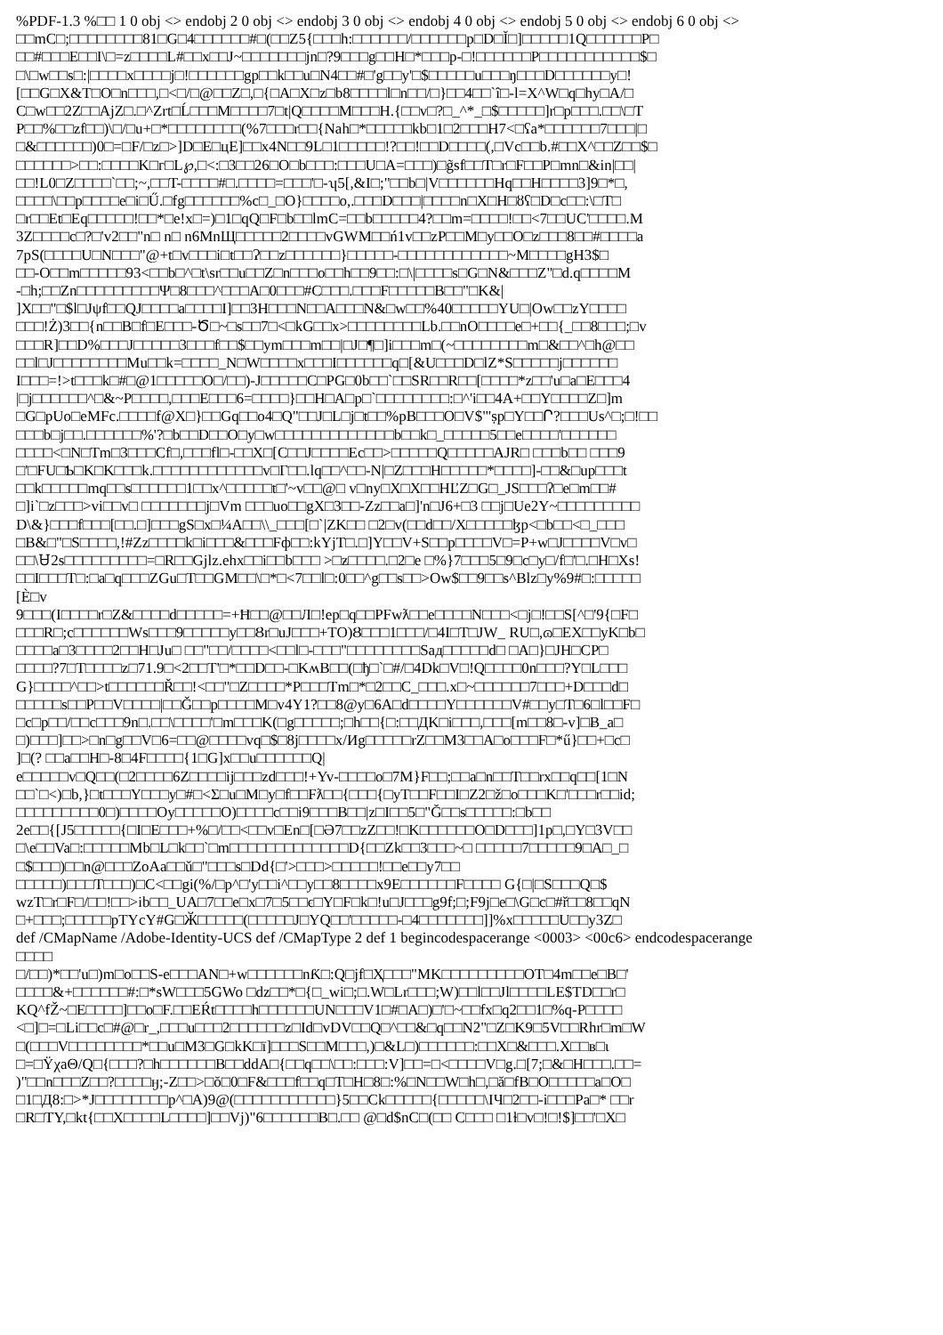%PDF-1.3 %□□ 1 0 obj <> endobj 2 0 obj <> endobj 3 0 obj <> endobj 4 0 obj <> endobj 5 0 obj <> endobj 6 0 obj <>
□□mC□;□□□□□□□□81□G□4□□□□□□#□(□□Z5{□□□h:□□□□□□/□□□□□□p□D□Ĭ□]□□□□□1Q□□□□□□P□
□□#□□□E□□I\□=z□□□□L#□□x□□J~□□□□□□□jn□?9□□□g□□H□*□□□p-□!□□□□□□P□□□□□□□□□□□$□
□\□w□□s□:|□□□□x□□□□j□!□□□□□□gp□□k□□u□N4□□#□'g□□y'□$□□□□□u□□□ŋ□□□D□□□□□□y□!
[□□G□X&T□O□n□□□,□<□/□@□□Z□,□{□A□X□z□b8□□□□l□n□□/□}□□4□□`î□-l=X^W□q□hy□A/□
C□w□□2Z□□AjZ□.□^Zrt□Ĺ□□□M□□□□7□t|Q□□□□M□□□H.{□□v□?□_^*_□$□□□□□]r□p□□□.□□\□T
P□□%□□zf□□)\□/□u+□*□□□□□□□□(%7□□□r□□{Nah□*□□□□□kb□1□2□□□H7<□ʕa*□□□□□□7□□□|□
□&□□□□□□)0□=□F/□z□>]D□E□цE]□□x4N□□9L□1□□□□□!?□□!□□D□□□□(,□Vc□□b.#□□X^□□Z□□$□
□□□□□□>□□:□□□□K□г□L℘,□<:□3□□26□O□b□□□:□□□U□A=□□□)□g̃sf□□T□r□F□□P□mn□&in|□□|
□□!L0□Z□□□□`□□;~,□□T-□□□□#□.□□□□=□□□'□-ʮ5[,&I□;"□□b□|V□□□□□□Hq□□H□□□□3]9□*□,
□□□□\□□p□□□□e□i□Ű.□fg□□□□□□%c□_□O}□□□□o,.□□□D□□□|□□□□n□X□H□ȣʕ□D□c□□:\□T□
□r□□Et□Eq□□□□□!□□*□e!x□=)□1□qQ□F□b□□lmC=□□b□□□□□4?□□m=□□□□!□□<7□□UC'□□□□.M
3Z□□□□c□?□'v2□□"n□ n□ n6MnЩ□□□□□2□□□□vGWM□□ń1v□□zP□□M□y□□O□z□□□8□□#□□□□a
7pS(□□□□U□N□□□"@+t□v□□□i□t□□Ɂ□□z□□□□□□}□□□□□-□□□□□□□□□□□□~M□□□□gH3$□
□□-O□□m□□□□□93<□□b□^□t\sr□□u□□Z□n□□□o□□h□□9□□:□\|□□□□s□G□N&□□□Z"□d.q□□□□M
-□h;□□Zn□□□□□□□□□Ψ□8□□□^□□□A□0□□□#C□□□.□□□F□□□□□B□□"□K&|
]X□□"□$l□Jψf□□QJ□□□□a□□□□I]□□3H□□□N□□A□□□N&□w□□%40□□□□□YU□|Ow□□zY□□□□
□□□!Ż)3□□{n□□B□f□E□□□-Ծ□~□s□□7□<□kG□□x>□□□□□□□□Lb.□□nO□□□□e□+□□{_□□8□□□;□v
□□□R]□□D%□□□J□□□□□3□□□f□□$□□ym□□□m□□|□J□¶□]i□□□m□(~□□□□□□□□m□&□□^□h@□□
□□l□J□□□□□□□□Mu□□k=□□□□_N□W□□□□x□□□I□□□□□□q□[&U□□□D□lZ*S□□□□□j□□□□□□
I□□□=!>t□□□k□#□@1□□□□□O□/□□)-J□□□□□C□PG□0b□□`□□SR□□R□□[□□□□*z□□'u□a□E□□□4
|□j□□□□□□^□&~P□□□□,□□□E□□□6=□□□□}□□H□A□p□`□□□□□□□□:□^'i□□4A+□□Y□□□□Z□]m
□G□pUo□eMFc.□□□□f@X□}□□Gq□□o4□Q"□□J□L□j□t□□%pB□□□O□V$"'ṣp□Y□□Ր?□□□Us^□;□!□□
□□□b□j□□.□□□□□□%'?□b□□D□□O□y□w□□□□□□□□□□□□□b□□k□_□□□□□5□□e□□□□'□□□□□□
□□□□<□N□Tm□3□□□Cf□,□□□fl□-□□X□[C□□J□□□□Ec□□>□□□□□Q□□□□□AJR□ □□□b□□ □□□9
□'□FU□Ƅ□K□K□□□k.□□□□□□□□□□□□v□Γ□□.lq□□^□□-N|□Z□□□H□□□□□*□□□□]-□□&□up□□□t
□□k□□□□□mq□□s□□□□□□1□□x^□□□□□t□'~v□□@□ v□ny□X□X□□HĽZ□G□_JS□□□ʔ□e□m□□#
□]i`□z□□□>vi□□v□ □□□□□□□j□Vm □□□uo□□gX□3□□-Zz□□a□]'n□J6+□3 □□j□Ue2Y~□□□□□□□□□
D\&}□□□f□□□[□□.□]□□□gS□x□¼A□□\\_□□□[□`|ZK□□ □2□v(□□d□□/X□□□□□ɮp<□b□□<□_□□□
□B&□"□S□□□□,!#Zz□□□□k□i□□□&□□□Fф□□:kYjT□.□]Y□□V+S□□p□□□□V□=P+w□J□□□□V□v□
□□\Ꮜ2s□□□□□□□□□=□R□□Gjlz.ehx□□i□□b□□□ >□ƶ□□□□.□2□e □%}7□□□5□9□c□y□/f□'□.□H□Xs!
□□I□□□T□:□a□q□□□ZGu□T□□GM□□\□*□<7□□l□:0□□^g□□s□□>Ow$□□9□□s^Blz□y%9#□:□□□□□
[Ѐ□v
9□□□(I□□□□r□Z&□□□□d□□□□□=+Ħ□□@□□Л□!ep□q□□PFwƛ□□e□□□□N□□□<□j□!□□S[^□'9{□F□
□□□R□;c□□□□□□Ws□□□9□□□□□y□□Ȣr□uJ□□□+TO)Ȣ□□□1□□□/□4I□T□JW_ RU□,ɷ□EX□□yK□b□
□□□□a□3□□□□2□□H□Ju□ □□"□□/□□□□<□□l□-□□□"□□□□□□□□Saд□□□□□d□ □A□}□JH□CP□
□□□□?7□T□□□□z□71.9□<2□□T'□*□□D□□-□KʍB□□(□ђ□`□#/□4Dk□V□!Q□□□□0n□□□?Y□L□□□
G}□□□□^□□>t□□□□□□Ř□□!<□□"□Z□□□□*P□□□Tm□*□2□□C_□□□.x□~□□□□□□7□□□+D□□□d□
□□□□□s□□P□□V□□□□|□□Ǧ□□p□□□□M□v4Y1?□□8@y□6A□d□□□□Y□□□□□□V#□□y□T□6□l□□F□
□c□p□□/□□c□□□9n□.□□\□□□□'□m□□□K(□g□□□□□;□h□□{□:□□ДK□i□□□,□□□[m□□8□-v]□Ƀ_a□
□)□□□]□□>□n□g□□V□6=□□@□□□□vq□$□8j□□□□x/Иg□□□□□rZ□□M3□□A□o□□□F□*ű}□□+□c□
]□(? □□a□□H□-8□4F□□□□{1□G]x□□u□□□□□□Q|
e□□□□□v□Q□□(□2□□□□6Z□□□□ij□□□zd□□□!+Yv-□□□□o□7M}F□□;□□a□n□□T□□rx□□q□□[1□N
□□`□<)□b,}□t□□□Y□□□y□#□<Σ□u□M□y□f□□Fƛ□□{□□□{□yT□□F□□I□Z2□ž□o□□□K□'□□□r□□id;
□□□□□□□□□0□)□□□□Oy□□□□□O)□□□□c□□i9□□□B□□|z□I□□5□"Ğ□□s□□□□□:□b□□
2e□□{[J5□□□□□{□I□E□□□+%□/□□<□□v□En□[□Ә7□□zZ□□!□K□□□□□□O□D□□□]1p□,□Y□3V□□
□\e□□Va□:□□□□□Mb□L□k□□`□m□□□□□□□□□□□□□D{□□Zk□□3□□□~□ □□□□□7□□□□□9□A□_□
□$□□□)□□n@□□□ZoAa□□ǔ□"□□□s□Dd{□'>□□□>□□□□□!□□e□□y7□□
□□□□□)□□□T□□□)□C<□□gi(%/□p^□'y□□i^□□y□□8□□□□x9E□□□□□□F□□□□ G{□|□S□□□Q□$
wzT□r□F□/□□!□□>ib□□_UA□7□□e□x□7□5□□ϵ□Y□F□k□!u□J□□□g9f;□;F9j□e□\G□c□#ř□□8□□qN
□+□□□;□□□□□pTYcY#G□Ӂ□□□□□(□□□□□J□YQ□□'□□□□□-□4□□□□□□□]]%x□□□□□U□□y3Z□
def /CMapName /Adobe-Identity-UCS def /CMapType 2 def 1 begincodespacerange <0003> <00c6> endcodespacerange
□□□□
□/□□)*□□'u□)m□o□□S-e□□□AN□+w□□□□□□nƘ□:Q□jf□Ҳ□□□"MK□□□□□□□□□OT□4m□□e□B□'
□□□□&+□□□□□□#:□*sW□□□5GWo □dz□□*□{□_wi□;□.W□Lr□□□;W)□□l□□Jl□□□□LE$TD□□r□
KQ^fŽ~□E□□□□]□□o□F.□□EŔt□□□□h□□□□□□UN□□□V1□#□A□)□'□~□□fx□q2□□1□%q-P□□□□
<□]□=□Li□□c□#@□r_,□□□u□□□2□□□□□□z□Id□vDV□□Q□^□□&□q□□N2"□Z□K9□5V□□Rhr□m□W
□(□□□V□□□□□□□□*□□u□M3□G□kK□ī]□□□S□□M□□□,)□&L□)□□□□□□:□□X□&□□□.X□□в□ι
□=□ŸχaΘ/Q□{□□□?□h□□□□□□B□□ddA□{□□q□□\□□:□□□:V]□□=□<□□□□V□g.□[7;□&□H□□□.□□=
)"□□n□□□Z□□?□□□□ӈ;-Z□□>□ŏ□0□F&□□□f□□q□T□H□8□:%□N□□W□h□,□ă□fB□O□□□□□a□O□
□1□Д8:□>*J□□□□□□□□p^□A)9@(□□□□□□□□□□□}5□□Ck□□□□□{□□□□□\IЧ□2□□-i□□□Pa□* □□r
□R□TY,□kt{□□X□□□□L□□□□]□□Vj)"6□□□□□□B□.□□ @□d$nC□(□□ C□□□ □1ɫ□v□!□!$]□□'□X□